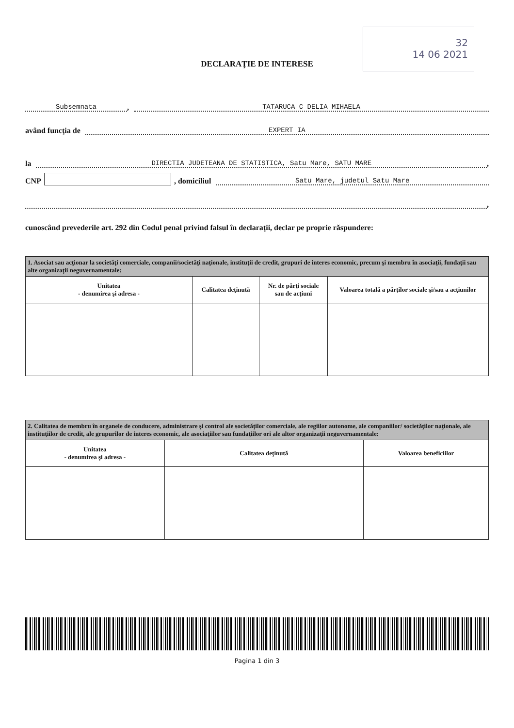32
14 06 2021
DECLARAŢIE DE INTERESE
Subsemnata, TATARUCA C DELIA MIHAELA
având funcţia de EXPERT IA
la DIRECTIA JUDETEANA DE STATISTICA, Satu Mare, SATU MARE,
CNP , domiciliul Satu Mare, judetul Satu Mare
,
cunoscând prevederile art. 292 din Codul penal privind falsul în declaraţii, declar pe proprie răspundere:
| 1. Asociat sau acţionar la societăţi comerciale, companii/societăţi naţionale, instituţii de credit, grupuri de interes economic, precum şi membru în asociaţii, fundaţii sau alte organizaţii neguvernamentale: | | | |
| Unitatea - denumirea şi adresa - | Calitatea deţinută | Nr. de părţi sociale sau de acţiuni | Valoarea totală a părţilor sociale şi/sau a acţiunilor |
| 2. Calitatea de membru în organele de conducere, administrare şi control ale societăţilor comerciale, ale regiilor autonome, ale companiilor/ societăţilor naţionale, ale instituţiilor de credit, ale grupurilor de interes economic, ale asociaţiilor sau fundaţiilor ori ale altor organizaţii neguvernamentale: | | |
| Unitatea - denumirea şi adresa - | Calitatea deţinută | Valoarea beneficiilor |
Pagina 1 din 3